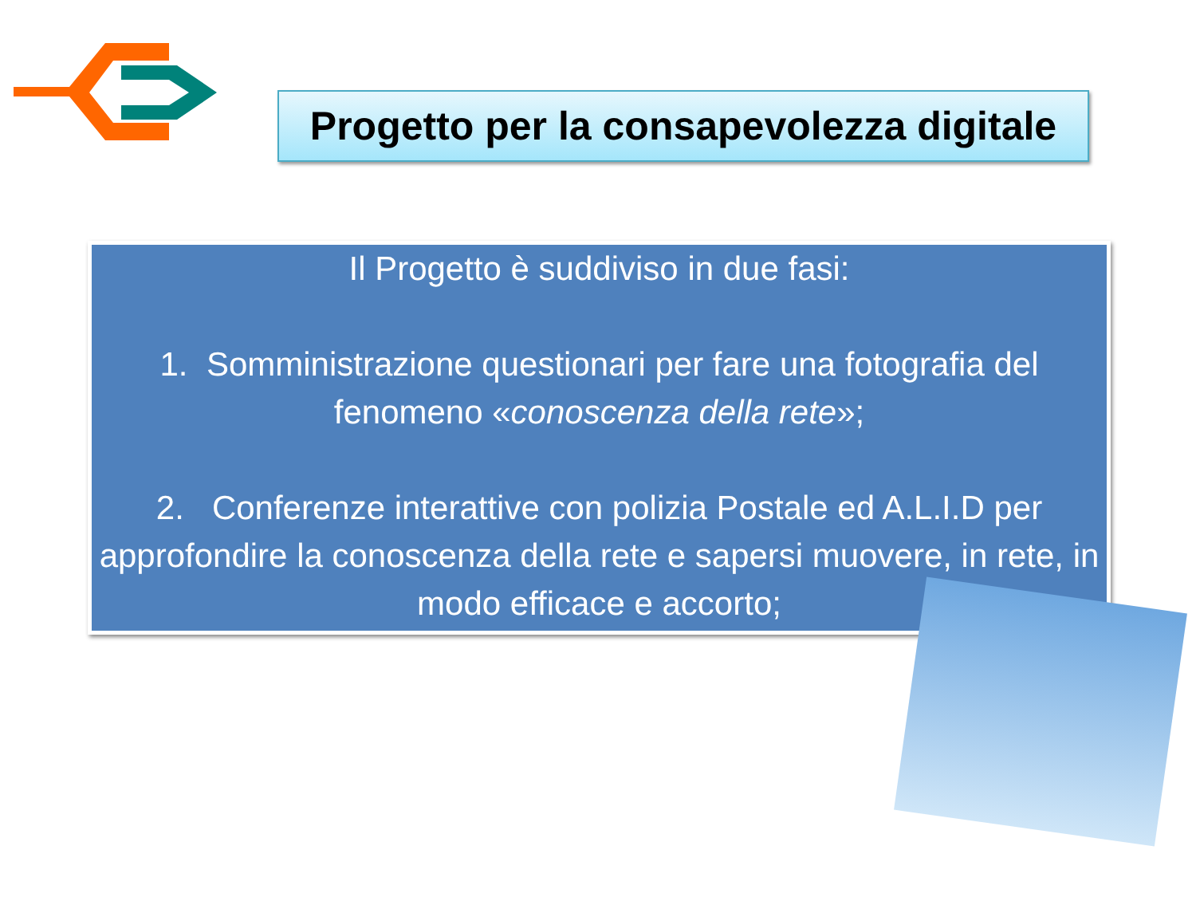Progetto per la consapevolezza digitale
Il Progetto è suddiviso in due fasi:
1. Somministrazione questionari per fare una fotografia del fenomeno «conoscenza della rete»;
2. Conferenze interattive con polizia Postale ed A.L.I.D per approfondire la conoscenza della rete e sapersi muovere, in rete, in modo efficace e accorto;